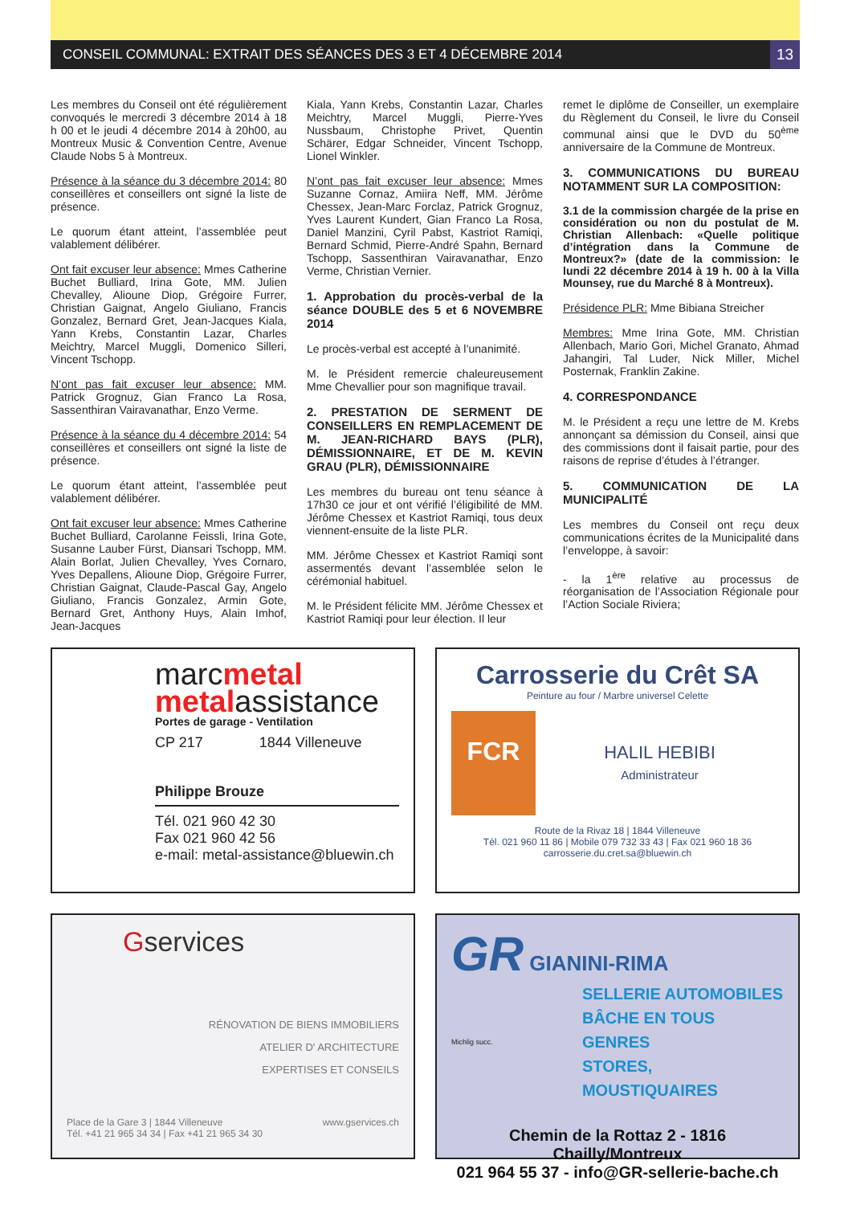CONSEIL COMMUNAL: EXTRAIT DES SÉANCES DES 3 ET 4 DÉCEMBRE 2014 13
Les membres du Conseil ont été régulièrement convoqués le mercredi 3 décembre 2014 à 18 h 00 et le jeudi 4 décembre 2014 à 20h00, au Montreux Music & Convention Centre, Avenue Claude Nobs 5 à Montreux.
Présence à la séance du 3 décembre 2014: 80 conseillères et conseillers ont signé la liste de présence.
Le quorum étant atteint, l’assemblée peut valablement délibérer.
Ont fait excuser leur absence: Mmes Catherine Buchet Bulliard, Irina Gote, MM. Julien Chevalley, Alioune Diop, Grégoire Furrer, Christian Gaignat, Angelo Giuliano, Francis Gonzalez, Bernard Gret, Jean-Jacques Kiala, Yann Krebs, Constantin Lazar, Charles Meichtry, Marcel Muggli, Domenico Silleri, Vincent Tschopp.
N’ont pas fait excuser leur absence: MM. Patrick Grognuz, Gian Franco La Rosa, Sassenthiran Vairavanathar, Enzo Verme.
Présence à la séance du 4 décembre 2014: 54 conseillères et conseillers ont signé la liste de présence.
Le quorum étant atteint, l’assemblée peut valablement délibérer.
Ont fait excuser leur absence: Mmes Catherine Buchet Bulliard, Carolanne Feissli, Irina Gote, Susanne Lauber Fürst, Diansari Tschopp, MM. Alain Borlat, Julien Chevalley, Yves Cornaro, Yves Depallens, Alioune Diop, Grégoire Furrer, Christian Gaignat, Claude-Pascal Gay, Angelo Giuliano, Francis Gonzalez, Armin Gote, Bernard Gret, Anthony Huys, Alain Imhof, Jean-Jacques
Kiala, Yann Krebs, Constantin Lazar, Charles Meichtry, Marcel Muggli, Pierre-Yves Nussbaum, Christophe Privet, Quentin Schärer, Edgar Schneider, Vincent Tschopp, Lionel Winkler.
N’ont pas fait excuser leur absence: Mmes Suzanne Cornaz, Amiira Neff, MM. Jérôme Chessex, Jean-Marc Forclaz, Patrick Grognuz, Yves Laurent Kundert, Gian Franco La Rosa, Daniel Manzini, Cyril Pabst, Kastriot Ramiqi, Bernard Schmid, Pierre-André Spahn, Bernard Tschopp, Sassenthiran Vairavanathar, Enzo Verme, Christian Vernier.
1. Approbation du procès-verbal de la séance DOUBLE des 5 et 6 NOVEMBRE 2014
Le procès-verbal est accepté à l’unanimité.
M. le Président remercie chaleureusement Mme Chevallier pour son magnifique travail.
2. PRESTATION DE SERMENT DE CONSEILLERS EN REMPLACEMENT DE M. JEAN-RICHARD BAYS (PLR), DÉMISSIONNAIRE, ET DE M. KEVIN GRAU (PLR), DÉMISSIONNAIRE
Les membres du bureau ont tenu séance à 17h30 ce jour et ont vérifié l’éligibilité de MM. Jérôme Chessex et Kastriot Ramiqi, tous deux viennent-ensuite de la liste PLR.
MM. Jérôme Chessex et Kastriot Ramiqi sont assermentés devant l’assemblée selon le cérémonial habituel.
M. le Président félicite MM. Jérôme Chessex et Kastriot Ramiqi pour leur élection. Il leur
remet le diplôme de Conseiller, un exemplaire du Règlement du Conseil, le livre du Conseil communal ainsi que le DVD du 50<sup>ème</sup> anniversaire de la Commune de Montreux.
3. COMMUNICATIONS DU BUREAU NOTAMMENT SUR LA COMPOSITION:
3.1 de la commission chargée de la prise en considération ou non du postulat de M. Christian Allenbach: «Quelle politique d’intégration dans la Commune de Montreux?» (date de la commission: le lundi 22 décembre 2014 à 19 h. 00 à la Villa Mounsey, rue du Marché 8 à Montreux).
Présidence PLR: Mme Bibiana Streicher
Membres: Mme Irina Gote, MM. Christian Allenbach, Mario Gori, Michel Granato, Ahmad Jahangiri, Tal Luder, Nick Miller, Michel Posternak, Franklin Zakine.
4. CORRESPONDANCE
M. le Président a reçu une lettre de M. Krebs annonçant sa démission du Conseil, ainsi que des commissions dont il faisait partie, pour des raisons de reprise d’études à l’étranger.
5. COMMUNICATION DE LA MUNICIPALITÉ
Les membres du Conseil ont reçu deux communications écrites de la Municipalité dans l’enveloppe, à savoir:
- la 1<sup>ère</sup> relative au processus de réorganisation de l’Association Régionale pour l’Action Sociale Riviera;
marcmetal
metalassistance
Portes de garage - Ventilation
CP 217 1844 Villeneuve
Philippe Brouze
Tél. 021 960 42 30
Fax 021 960 42 56
e-mail: metal-assistance@bluewin.ch
Carrosserie du Crêt SA
Peinture au four / Marbre universel Celette
FCR
HALIL HEBIBI
Administrateur
Route de la Rivaz 18 | 1844 Villeneuve
Tél. 021 960 11 86 | Mobile 079 732 33 43 | Fax 021 960 18 36
carrosserie.du.cret.sa@bluewin.ch
Gservices
RÉNOVATION DE BIENS IMMOBILIERS
ATELIER D' ARCHITECTURE
EXPERTISES ET CONSEILS
Place de la Gare 3 | 1844 Villeneuve
Tél. +41 21 965 34 34 | Fax +41 21 965 34 30 www.gservices.ch
GR GIANINI-RIMA
Michlig succ.
SELLERIE AUTOMOBILES
BÂCHE EN TOUS GENRES
STORES, MOUSTIQUAIRES
Chemin de la Rottaz 2 - 1816 Chailly/Montreux
021 964 55 37 - info@GR-sellerie-bache.ch